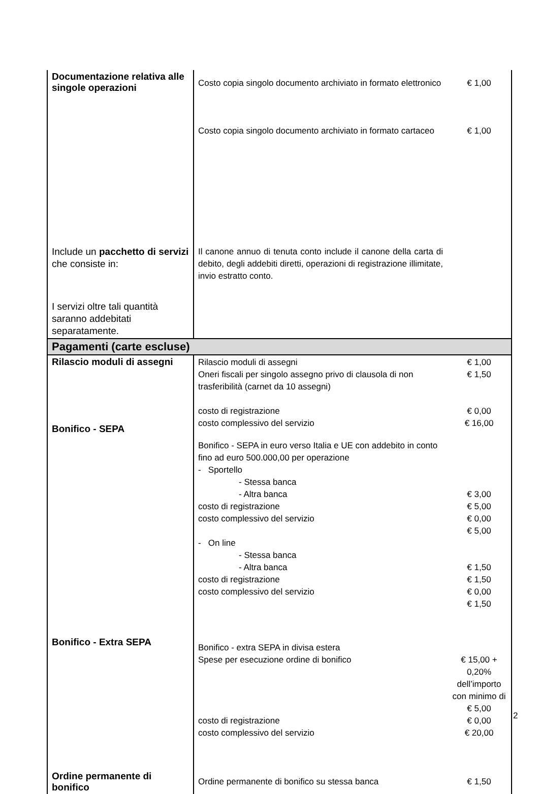| Documentazione relativa alle singole operazioni | Costo copia singolo documento archiviato in formato elettronico Costo copia singolo documento archiviato in formato cartaceo | € 1,00 € 1,00 |
| Include un pacchetto di servizi che consiste in: I servizi oltre tali quantità saranno addebitati separatamente. | Il canone annuo di tenuta conto include il canone della carta di debito, degli addebiti diretti, operazioni di registrazione illimitate, invio estratto conto. | |
| Pagamenti (carte escluse) | | |
| Rilascio moduli di assegni Bonifico - SEPA | Rilascio moduli di assegni Oneri fiscali per singolo assegno privo di clausola di non trasferibilità (carnet da 10 assegni) costo di registrazione costo complessivo del servizio Bonifico - SEPA in euro verso Italia e UE con addebito in conto fino ad euro 500.000,00 per operazione - Sportello - Stessa banca - Altra banca costo di registrazione costo complessivo del servizio - On line - Stessa banca - Altra banca costo di registrazione costo complessivo del servizio | € 1,00 € 1,50 € 0,00 € 16,00 € 3,00 € 5,00 € 0,00 € 5,00 € 1,50 € 1,50 € 0,00 € 1,50 |
| Bonifico - Extra SEPA | Bonifico - extra SEPA in divisa estera Spese per esecuzione ordine di bonifico costo di registrazione costo complessivo del servizio | € 15,00 + 0,20% dell’importo con minimo di € 5,00 € 0,00 € 20,00 |
| Ordine permanente di bonifico | Ordine permanente di bonifico su stessa banca | € 1,50 |
2